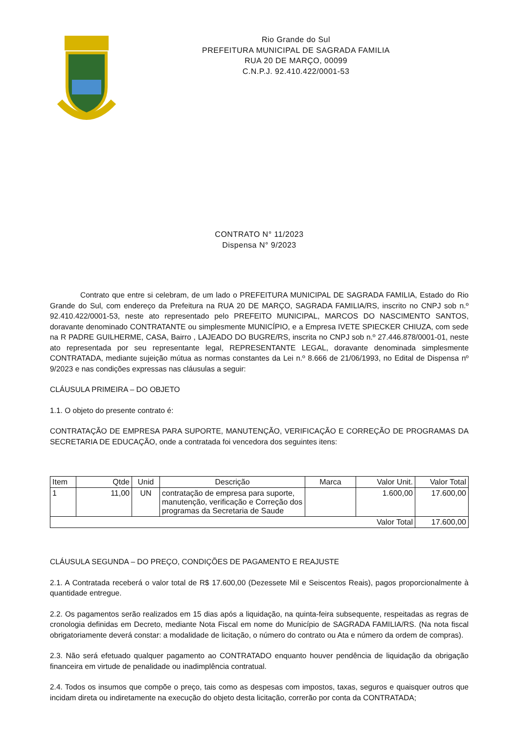Rio Grande do Sul
PREFEITURA MUNICIPAL DE SAGRADA FAMILIA
RUA 20 DE MARÇO, 00099
C.N.P.J. 92.410.422/0001-53
CONTRATO N° 11/2023
Dispensa N° 9/2023
Contrato que entre si celebram, de um lado o PREFEITURA MUNICIPAL DE SAGRADA FAMILIA, Estado do Rio Grande do Sul, com endereço da Prefeitura na RUA 20 DE MARÇO, SAGRADA FAMILIA/RS, inscrito no CNPJ sob n.º 92.410.422/0001-53, neste ato representado pelo PREFEITO MUNICIPAL, MARCOS DO NASCIMENTO SANTOS, doravante denominado CONTRATANTE ou simplesmente MUNICÍPIO, e a Empresa IVETE SPIECKER CHIUZA, com sede na R PADRE GUILHERME, CASA, Bairro , LAJEADO DO BUGRE/RS, inscrita no CNPJ sob n.º 27.446.878/0001-01, neste ato representada por seu representante legal, REPRESENTANTE LEGAL, doravante denominada simplesmente CONTRATADA, mediante sujeição mútua as normas constantes da Lei n.º 8.666 de 21/06/1993, no Edital de Dispensa nº 9/2023 e nas condições expressas nas cláusulas a seguir:
CLÁUSULA PRIMEIRA – DO OBJETO
1.1. O objeto do presente contrato é:
CONTRATAÇÃO DE EMPRESA PARA SUPORTE, MANUTENÇÃO, VERIFICAÇÃO E CORREÇÃO DE PROGRAMAS DA SECRETARIA DE EDUCAÇÃO, onde a contratada foi vencedora dos seguintes itens:
| Item | Qtde | Unid | Descrição | Marca | Valor Unit. | Valor Total |
| --- | --- | --- | --- | --- | --- | --- |
| 1 | 11,00 | UN | contratação de empresa para suporte, manutenção, verificação e Correção dos programas da Secretaria de Saude | | 1.600,00 | 17.600,00 |
| Valor Total | | | | | | 17.600,00 |
CLÁUSULA SEGUNDA – DO PREÇO, CONDIÇÕES DE PAGAMENTO E REAJUSTE
2.1. A Contratada receberá o valor total de R$ 17.600,00 (Dezessete Mil e Seiscentos Reais), pagos proporcionalmente à quantidade entregue.
2.2. Os pagamentos serão realizados em 15 dias após a liquidação, na quinta-feira subsequente, respeitadas as regras de cronologia definidas em Decreto, mediante Nota Fiscal em nome do Município de SAGRADA FAMILIA/RS. (Na nota fiscal obrigatoriamente deverá constar: a modalidade de licitação, o número do contrato ou Ata e número da ordem de compras).
2.3. Não será efetuado qualquer pagamento ao CONTRATADO enquanto houver pendência de liquidação da obrigação financeira em virtude de penalidade ou inadimplência contratual.
2.4. Todos os insumos que compõe o preço, tais como as despesas com impostos, taxas, seguros e quaisquer outros que incidam direta ou indiretamente na execução do objeto desta licitação, correrão por conta da CONTRATADA;